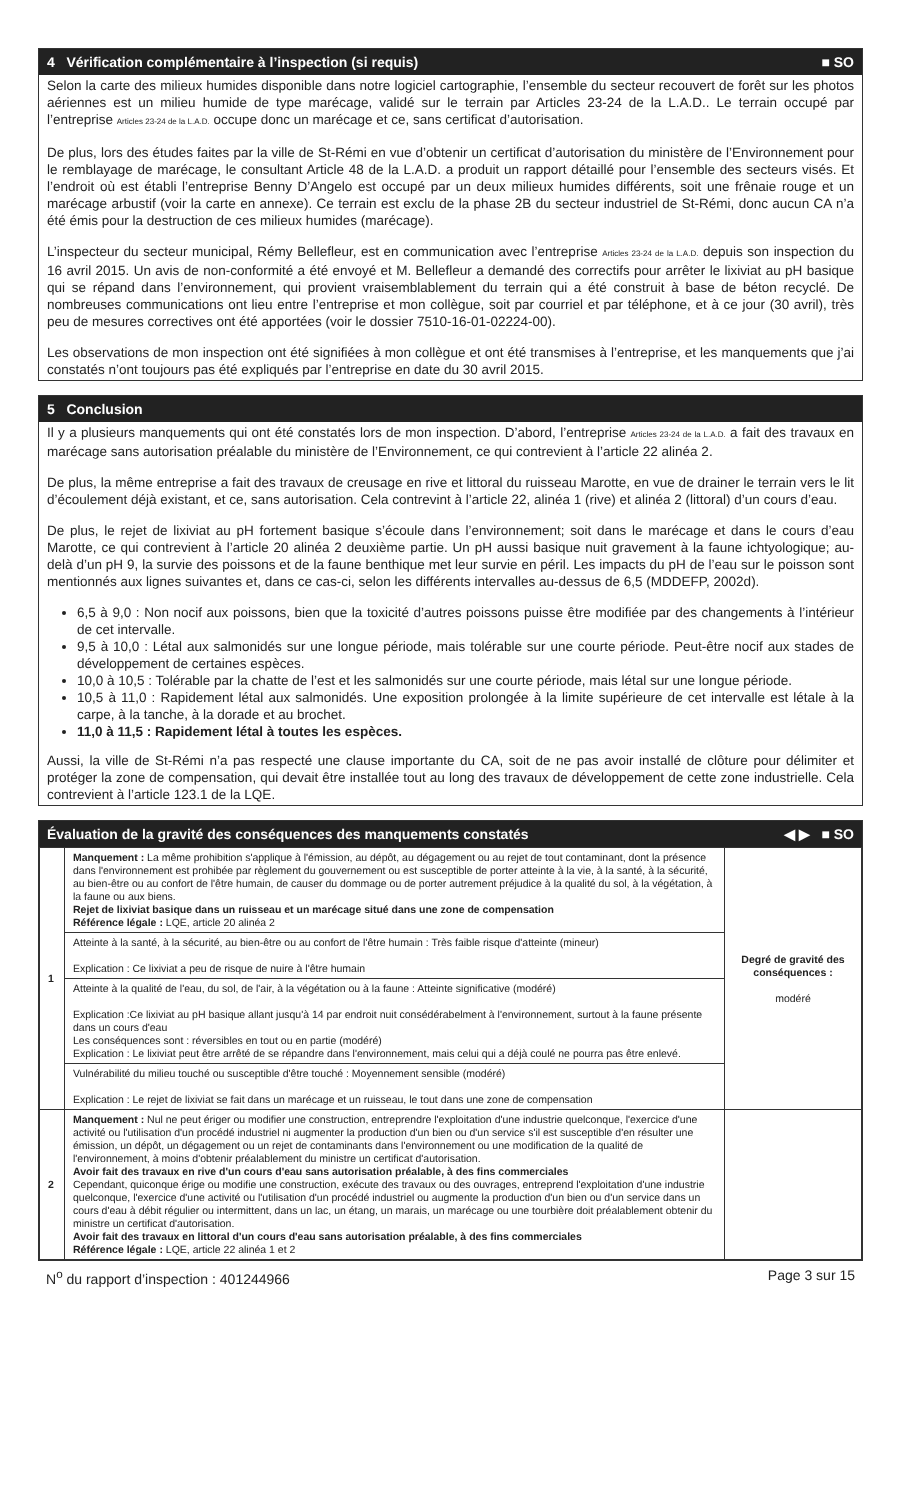4 Vérification complémentaire à l’inspection (si requis) ■ SO
Selon la carte des milieux humides disponible dans notre logiciel cartographie, l’ensemble du secteur recouvert de forêt sur les photos aériennes est un milieu humide de type marécage, validé sur le terrain par Articles 23-24 de la L.A.D.. Le terrain occupé par l’entreprise Articles 23-24 de la L.A.D. occupe donc un marécage et ce, sans certificat d’autorisation.
De plus, lors des études faites par la ville de St-Rémi en vue d’obtenir un certificat d’autorisation du ministère de l’Environnement pour le remblayage de marécage, le consultant Article 48 de la L.A.D. a produit un rapport détaillé pour l’ensemble des secteurs visés. Et l’endroit où est établi l’entreprise Benny D’Angelo est occupé par un deux milieux humides différents, soit une frênaie rouge et un marécage arbustif (voir la carte en annexe). Ce terrain est exclu de la phase 2B du secteur industriel de St-Rémi, donc aucun CA n’a été émis pour la destruction de ces milieux humides (marécage).
L’inspecteur du secteur municipal, Rémy Bellefleur, est en communication avec l’entreprise Articles 23-24 de la L.A.D. depuis son inspection du 16 avril 2015. Un avis de non-conformité a été envoyé et M. Bellefleur a demandé des correctifs pour arrêter le lixiviat au pH basique qui se répand dans l’environnement, qui provient vraisemblablement du terrain qui a été construit à base de béton recyclé. De nombreuses communications ont lieu entre l’entreprise et mon collègue, soit par courriel et par téléphone, et à ce jour (30 avril), très peu de mesures correctives ont été apportées (voir le dossier 7510-16-01-02224-00).
Les observations de mon inspection ont été signifiées à mon collègue et ont été transmises à l’entreprise, et les manquements que j’ai constatés n’ont toujours pas été expliqués par l’entreprise en date du 30 avril 2015.
5 Conclusion
Il y a plusieurs manquements qui ont été constatés lors de mon inspection. D’abord, l’entreprise Articles 23-24 de la L.A.D. a fait des travaux en marécage sans autorisation préalable du ministère de l’Environnement, ce qui contrevient à l’article 22 alinéa 2.
De plus, la même entreprise a fait des travaux de creusage en rive et littoral du ruisseau Marotte, en vue de drainer le terrain vers le lit d’écoulement déjà existant, et ce, sans autorisation. Cela contrevint à l’article 22, alinéa 1 (rive) et alinéa 2 (littoral) d’un cours d’eau.
De plus, le rejet de lixiviat au pH fortement basique s’écoule dans l’environnement; soit dans le marécage et dans le cours d’eau Marotte, ce qui contrevient à l’article 20 alinéa 2 deuxième partie. Un pH aussi basique nuit gravement à la faune ichtyologique; au-delà d’un pH 9, la survie des poissons et de la faune benthique met leur survie en péril. Les impacts du pH de l’eau sur le poisson sont mentionnés aux lignes suivantes et, dans ce cas-ci, selon les différents intervalles au-dessus de 6,5 (MDDEFP, 2002d).
6,5 à 9,0 : Non nocif aux poissons, bien que la toxicité d’autres poissons puisse être modifiée par des changements à l’intérieur de cet intervalle.
9,5 à 10,0 : Létal aux salmonidés sur une longue période, mais tolérable sur une courte période. Peut-être nocif aux stades de développement de certaines espèces.
10,0 à 10,5 : Tolérable par la chatte de l’est et les salmonidés sur une courte période, mais létal sur une longue période.
10,5 à 11,0 : Rapidement létal aux salmonidés. Une exposition prolongée à la limite supérieure de cet intervalle est létale à la carpe, à la tanche, à la dorade et au brochet.
11,0 à 11,5 : Rapidement létal à toutes les espèces.
Aussi, la ville de St-Rémi n’a pas respecté une clause importante du CA, soit de ne pas avoir installé de clôture pour délimiter et protéger la zone de compensation, qui devait être installée tout au long des travaux de développement de cette zone industrielle. Cela contrevient à l’article 123.1 de la LQE.
Évaluation de la gravité des conséquences des manquements constatés ◀ ▶ ■ SO
| 1 | Manquement : La même prohibition s'applique à l'émission, au dépôt, au dégagement ou au rejet de tout contaminant, dont la présence dans l'environnement est prohibée par règlement du gouvernement ou est susceptible de porter atteinte à la vie, à la santé, à la sécurité, au bien-être ou au confort de l'être humain, de causer du dommage ou de porter autrement préjudice à la qualité du sol, à la végétation, à la faune ou aux biens. Rejet de lixiviat basique dans un ruisseau et un marécage situé dans une zone de compensation Référence légale : LQE, article 20 alinéa 2 | Degré de gravité des conséquences : modéré |
| | Atteinte à la santé, à la sécurité, au bien-être ou au confort de l'être humain : Très faible risque d'atteinte (mineur) Explication : Ce lixiviat a peu de risque de nuire à l'être humain | |
| | Atteinte à la qualité de l'eau, du sol, de l'air, à la végétation ou à la faune : Atteinte significative (modéré) Explication :Ce lixiviat au pH basique allant jusqu'à 14 par endroit nuit consédérabelment à l'environnement, surtout à la faune présente dans un cours d'eau Les conséquences sont : réversibles en tout ou en partie (modéré) Explication : Le lixiviat peut être arrêté de se répandre dans l'environnement, mais celui qui a déjà coulé ne pourra pas être enlevé. | |
| | Vulnérabilité du milieu touché ou susceptible d'être touché : Moyennement sensible (modéré) Explication : Le rejet de lixiviat se fait dans un marécage et un ruisseau, le tout dans une zone de compensation | |
| 2 | Manquement : Nul ne peut ériger ou modifier une construction, entreprendre l'exploitation d'une industrie quelconque, l'exercice d'une activité ou l'utilisation d'un procédé industriel ni augmenter la production d'un bien ou d'un service s'il est susceptible d'en résulter une émission, un dépôt, un dégagement ou un rejet de contaminants dans l'environnement ou une modification de la qualité de l'environnement, à moins d'obtenir préalablement du ministre un certificat d'autorisation. Avoir fait des travaux en rive d'un cours d'eau sans autorisation préalable, à des fins commerciales Cependant, quiconque érige ou modifie une construction, exécute des travaux ou des ouvrages, entreprend l'exploitation d'une industrie quelconque, l'exercice d'une activité ou l'utilisation d'un procédé industriel ou augmente la production d'un bien ou d'un service dans un cours d'eau à débit régulier ou intermittent, dans un lac, un étang, un marais, un marécage ou une tourbière doit préalablement obtenir du ministre un certificat d'autorisation. Avoir fait des travaux en littoral d'un cours d'eau sans autorisation préalable, à des fins commerciales Référence légale : LQE, article 22 alinéa 1 et 2 | |
N<sup>o</sup> du rapport d’inspection : 401244966 Page 3 sur 15